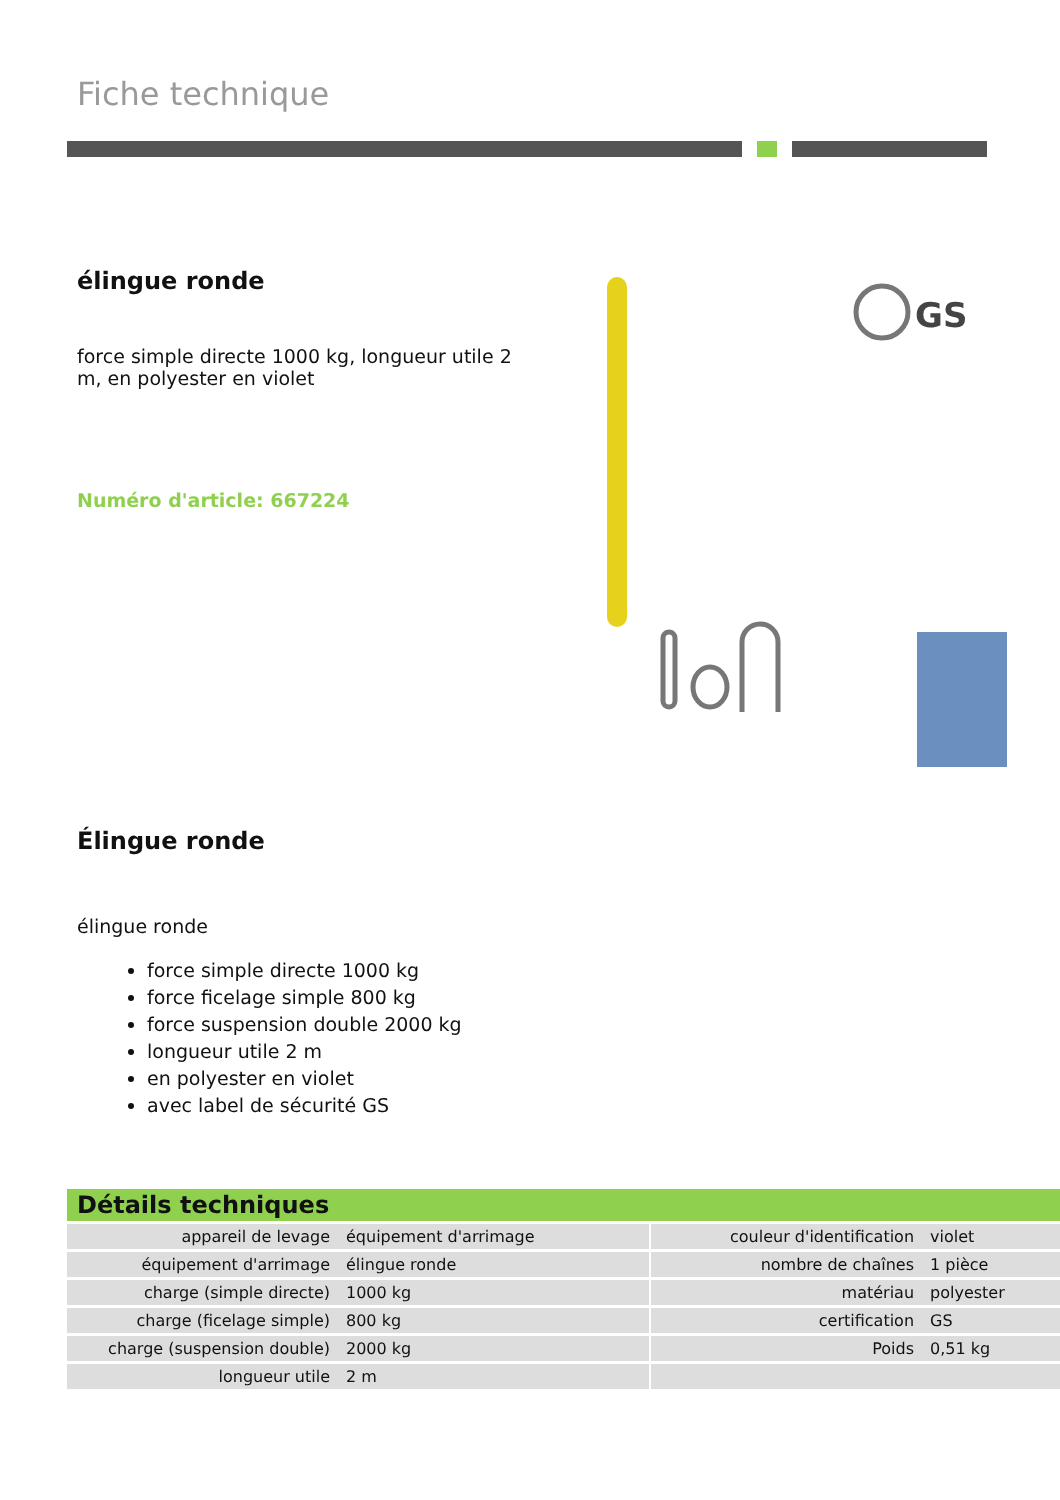Fiche technique
élingue ronde
force simple directe 1000 kg, longueur utile 2 m, en polyester en violet
Numéro d'article: 667224
GS
Élingue ronde
élingue ronde
force simple directe 1000 kg
force ficelage simple 800 kg
force suspension double 2000 kg
longueur utile 2 m
en polyester en violet
avec label de sécurité GS
Détails techniques
| appareil de levage | équipement d'arrimage | | couleur d'identification | violet |
| équipement d'arrimage | élingue ronde | | nombre de chaînes | 1 pièce |
| charge (simple directe) | 1000 kg | | matériau | polyester |
| charge (ficelage simple) | 800 kg | | certification | GS |
| charge (suspension double) | 2000 kg | | Poids | 0,51 kg |
| longueur utile | 2 m | | | |